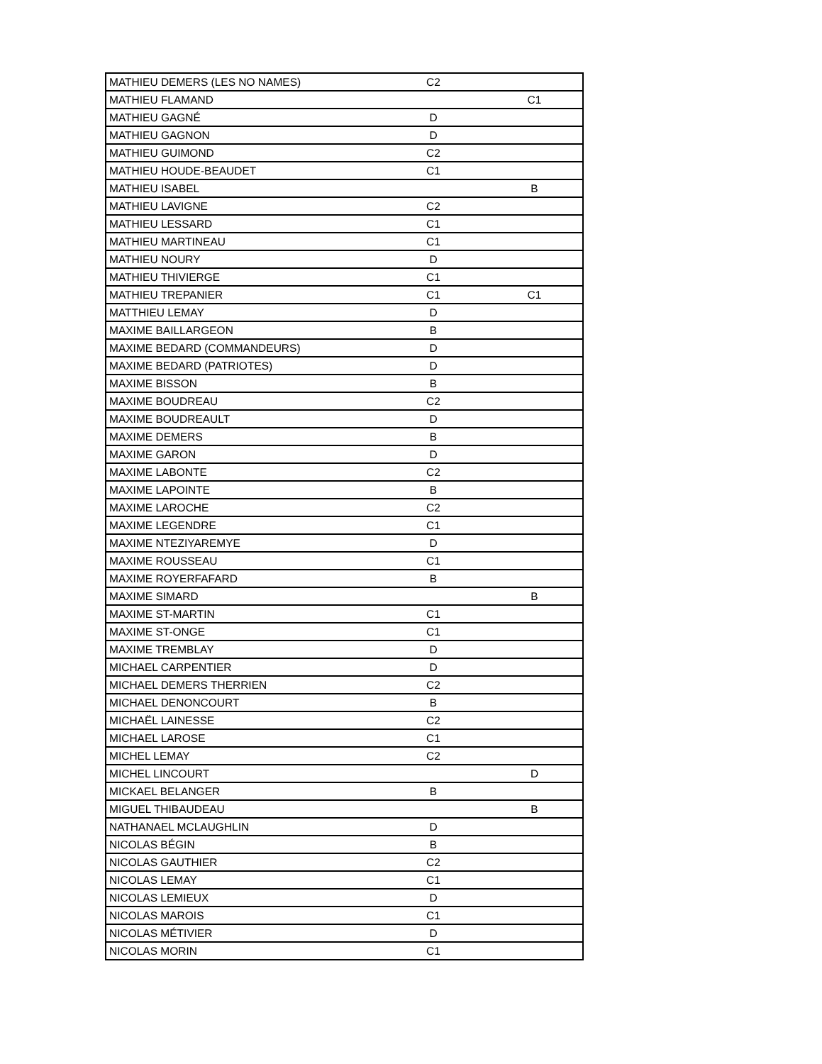| MATHIEU DEMERS (LES NO NAMES) | C2 | |
| MATHIEU FLAMAND | | C1 |
| MATHIEU GAGNÉ | D | |
| MATHIEU GAGNON | D | |
| MATHIEU GUIMOND | C2 | |
| MATHIEU HOUDE-BEAUDET | C1 | |
| MATHIEU ISABEL | | B |
| MATHIEU LAVIGNE | C2 | |
| MATHIEU LESSARD | C1 | |
| MATHIEU MARTINEAU | C1 | |
| MATHIEU NOURY | D | |
| MATHIEU THIVIERGE | C1 | |
| MATHIEU TREPANIER | C1 | C1 |
| MATTHIEU LEMAY | D | |
| MAXIME BAILLARGEON | B | |
| MAXIME BEDARD (COMMANDEURS) | D | |
| MAXIME BEDARD (PATRIOTES) | D | |
| MAXIME BISSON | B | |
| MAXIME BOUDREAU | C2 | |
| MAXIME BOUDREAULT | D | |
| MAXIME DEMERS | B | |
| MAXIME GARON | D | |
| MAXIME LABONTE | C2 | |
| MAXIME LAPOINTE | B | |
| MAXIME LAROCHE | C2 | |
| MAXIME LEGENDRE | C1 | |
| MAXIME NTEZIYAREMYE | D | |
| MAXIME ROUSSEAU | C1 | |
| MAXIME ROYERFAFARD | B | |
| MAXIME SIMARD | | B |
| MAXIME ST-MARTIN | C1 | |
| MAXIME ST-ONGE | C1 | |
| MAXIME TREMBLAY | D | |
| MICHAEL CARPENTIER | D | |
| MICHAEL DEMERS THERRIEN | C2 | |
| MICHAEL DENONCOURT | B | |
| MICHAËL LAINESSE | C2 | |
| MICHAEL LAROSE | C1 | |
| MICHEL LEMAY | C2 | |
| MICHEL LINCOURT | | D |
| MICKAEL BELANGER | B | |
| MIGUEL THIBAUDEAU | | B |
| NATHANAEL MCLAUGHLIN | D | |
| NICOLAS BÉGIN | B | |
| NICOLAS GAUTHIER | C2 | |
| NICOLAS LEMAY | C1 | |
| NICOLAS LEMIEUX | D | |
| NICOLAS MAROIS | C1 | |
| NICOLAS MÉTIVIER | D | |
| NICOLAS MORIN | C1 | |